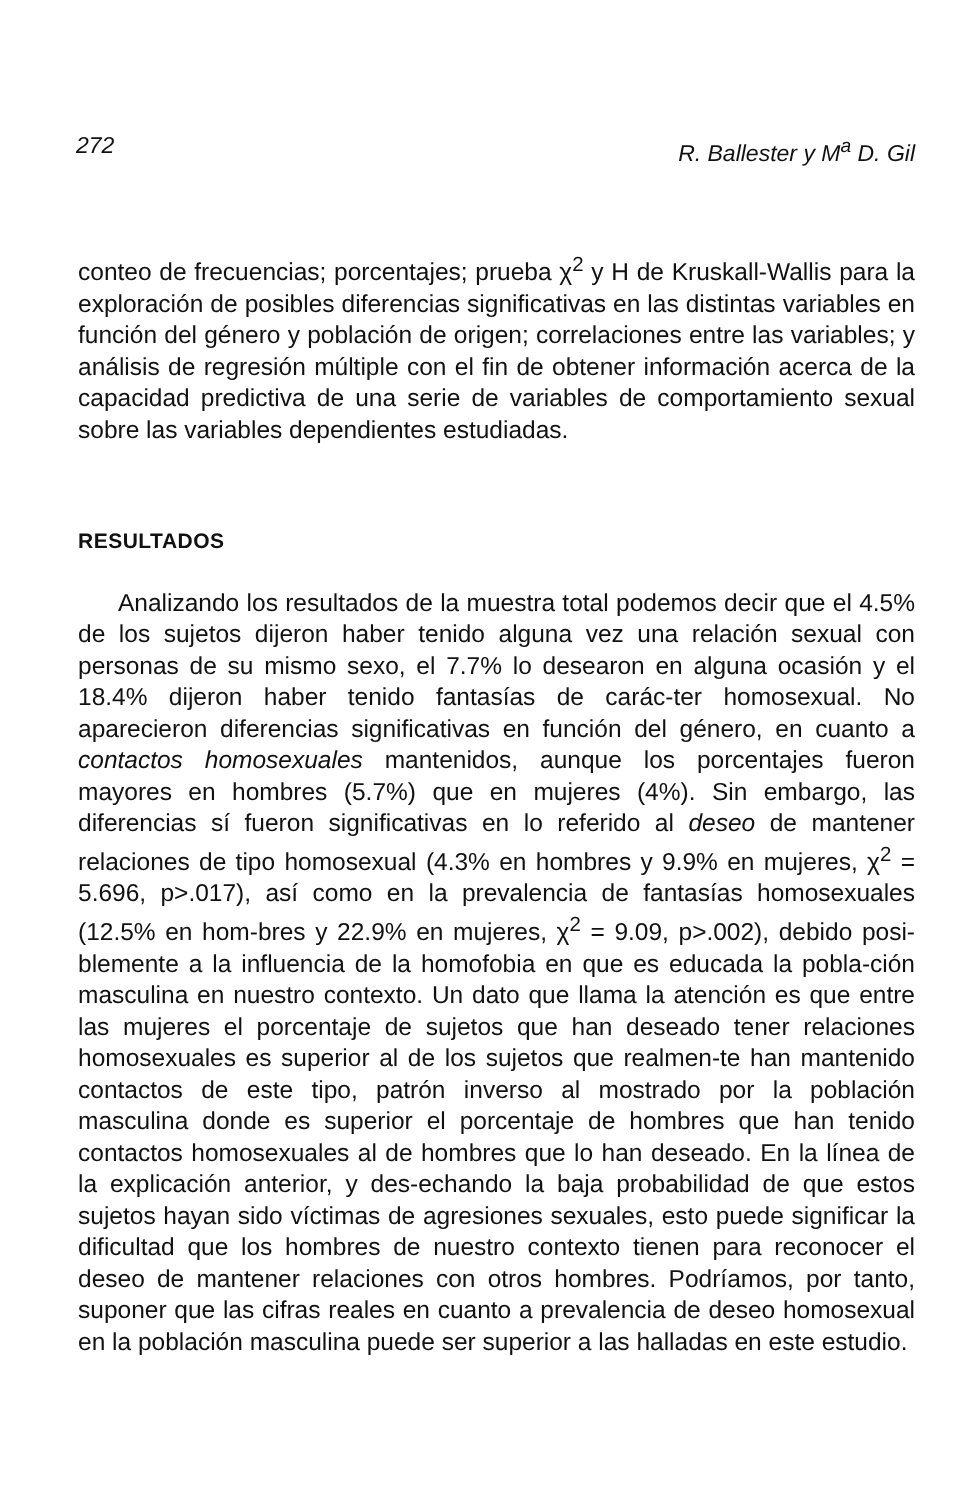272 R. Ballester y M<sup>a</sup> D. Gil
conteo de frecuencias; porcentajes; prueba χ<sup>2</sup> y H de Kruskall-Wallis para la exploración de posibles diferencias significativas en las distintas variables en función del género y población de origen; correlaciones entre las variables; y análisis de regresión múltiple con el fin de obtener información acerca de la capacidad predictiva de una serie de variables de comportamiento sexual sobre las variables dependientes estudiadas.
RESULTADOS
Analizando los resultados de la muestra total podemos decir que el 4.5% de los sujetos dijeron haber tenido alguna vez una relación sexual con personas de su mismo sexo, el 7.7% lo desearon en alguna ocasión y el 18.4% dijeron haber tenido fantasías de carác-ter homosexual. No aparecieron diferencias significativas en función del género, en cuanto a contactos homosexuales mantenidos, aunque los porcentajes fueron mayores en hombres (5.7%) que en mujeres (4%). Sin embargo, las diferencias sí fueron significativas en lo referido al deseo de mantener relaciones de tipo homosexual (4.3% en hombres y 9.9% en mujeres, χ<sup>2</sup> = 5.696, p>.017), así como en la prevalencia de fantasías homosexuales (12.5% en hom-bres y 22.9% en mujeres, χ<sup>2</sup> = 9.09, p>.002), debido posi-blemente a la influencia de la homofobia en que es educada la pobla-ción masculina en nuestro contexto. Un dato que llama la atención es que entre las mujeres el porcentaje de sujetos que han deseado tener relaciones homosexuales es superior al de los sujetos que realmen-te han mantenido contactos de este tipo, patrón inverso al mostrado por la población masculina donde es superior el porcentaje de hombres que han tenido contactos homosexuales al de hombres que lo han deseado. En la línea de la explicación anterior, y des-echando la baja probabilidad de que estos sujetos hayan sido víctimas de agresiones sexuales, esto puede significar la dificultad que los hombres de nuestro contexto tienen para reconocer el deseo de mantener relaciones con otros hombres. Podríamos, por tanto, suponer que las cifras reales en cuanto a prevalencia de deseo homosexual en la población masculina puede ser superior a las halladas en este estudio.